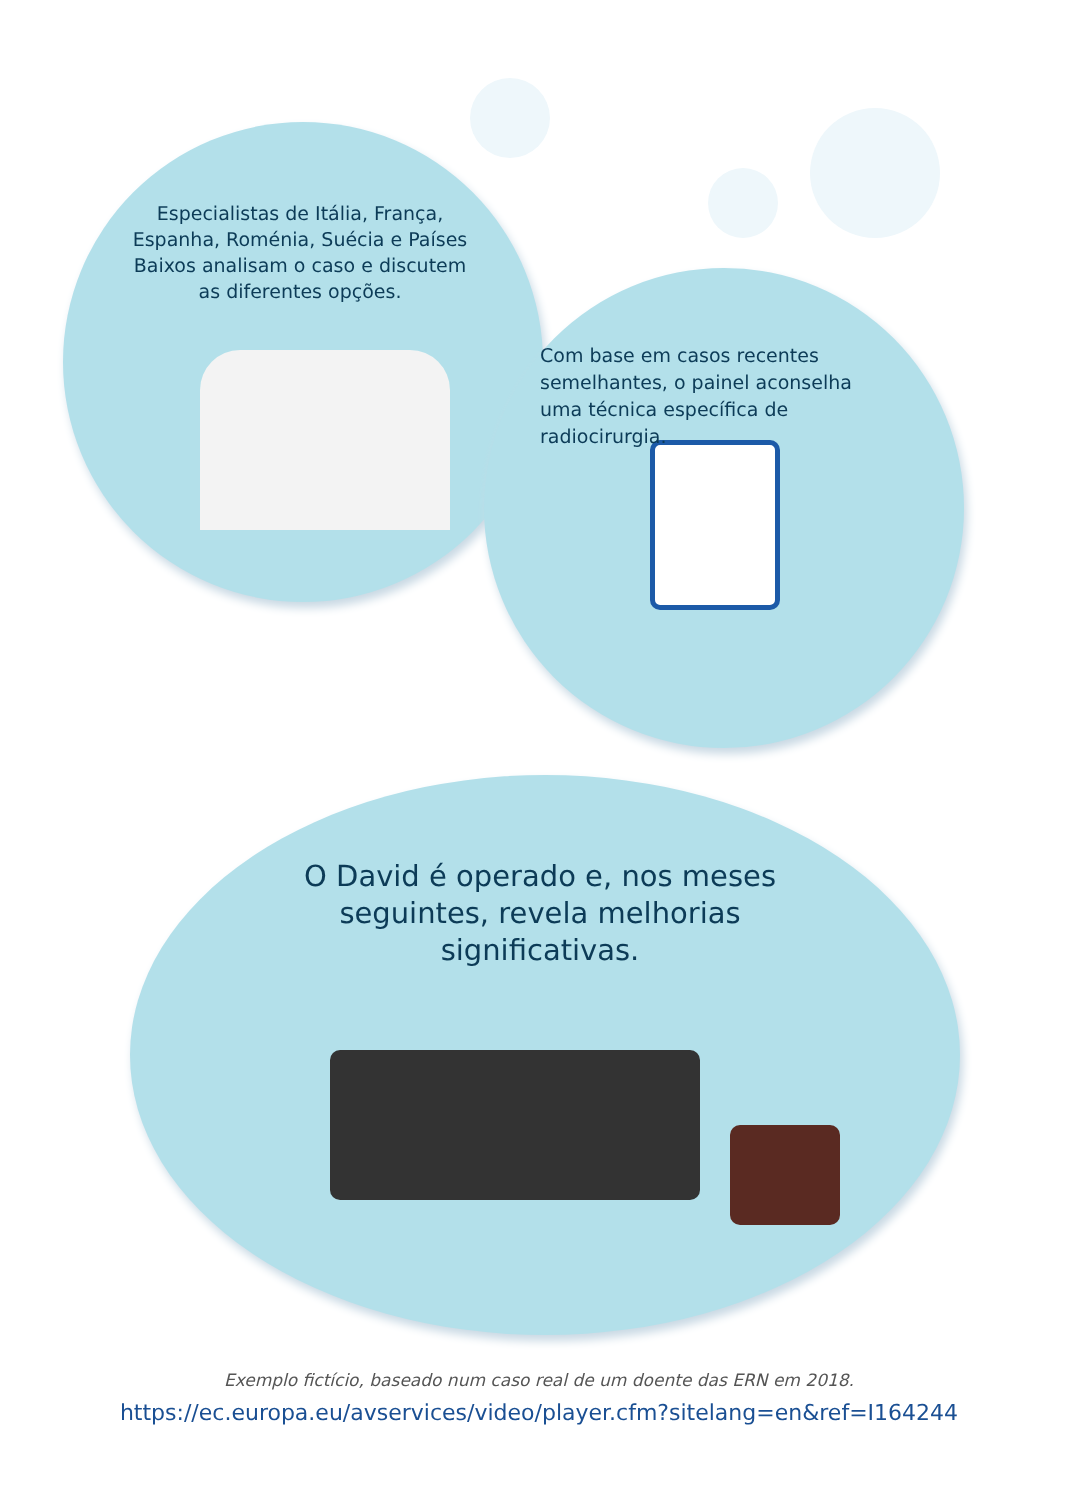Especialistas de Itália, França, Espanha, Roménia, Suécia e Países Baixos analisam o caso e discutem as diferentes opções.
Com base em casos recentes semelhantes, o painel aconselha uma técnica específica de radiocirurgia.
O David é operado e, nos meses seguintes, revela melhorias significativas.
Exemplo fictício, baseado num caso real de um doente das ERN em 2018.
https://ec.europa.eu/avservices/video/player.cfm?sitelang=en&ref=I164244